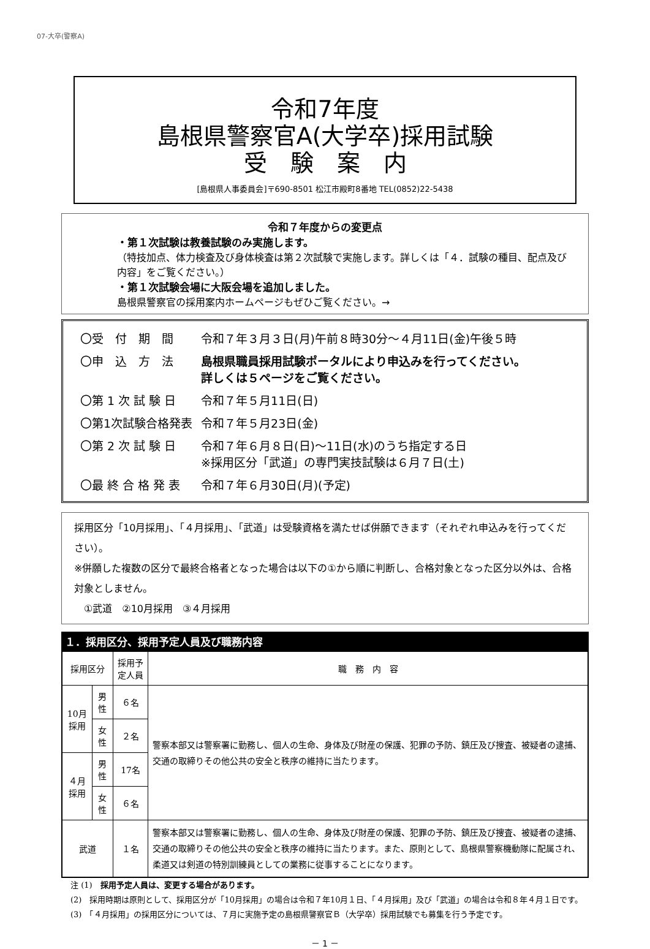07-大卒(警察A)
令和7年度
島根県警察官A(大学卒)採用試験
受　験　案　内
[島根県人事委員会]〒690-8501 松江市殿町8番地 TEL(0852)22-5438
令和７年度からの変更点
・第１次試験は教養試験のみ実施します。
（特技加点、体力検査及び身体検査は第２次試験で実施します。詳しくは「４．試験の種目、配点及び内容」をご覧ください。）
・第１次試験会場に大阪会場を追加しました。
島根県警察官の採用案内ホームページもぜひご覧ください。→
| 〇受 付 期 間 | 令和７年３月３日(月)午前８時30分～４月11日(金)午後５時 |
| 〇申 込 方 法 | 島根県職員採用試験ポータルにより申込みを行ってください。 詳しくは５ページをご覧ください。 |
| 〇第 1 次 試 験 日 | 令和７年５月11日(日) |
| 〇第1次試験合格発表 | 令和７年５月23日(金) |
| 〇第 2 次 試 験 日 | 令和７年６月８日(日)～11日(水)のうち指定する日 ※採用区分「武道」の専門実技試験は６月７日(土) |
| 〇最 終 合 格 発 表 | 令和７年６月30日(月)(予定) |
採用区分「10月採用」、「４月採用」、「武道」は受験資格を満たせば併願できます（それぞれ申込みを行ってください）。
※併願した複数の区分で最終合格者となった場合は以下の①から順に判断し、合格対象となった区分以外は、合格対象としません。
　①武道　②10月採用　③４月採用
１．採用区分、採用予定人員及び職務内容
| 採用区分 | | 採用予定人員 | 職 務 内 容 |
| --- | --- | --- | --- |
| 10月採用 | 男性 | ６名 | 警察本部又は警察署に勤務し、個人の生命、身体及び財産の保護、犯罪の予防、鎮圧及び捜査、被疑者の逮捕、交通の取締りその他公共の安全と秩序の維持に当たります。 |
| | 女性 | ２名 | |
| ４月採用 | 男性 | 17名 | |
| | 女性 | ６名 | |
| 武道 | | １名 | 警察本部又は警察署に勤務し、個人の生命、身体及び財産の保護、犯罪の予防、鎮圧及び捜査、被疑者の逮捕、交通の取締りその他公共の安全と秩序の維持に当たります。また、原則として、島根県警察機動隊に配属され、柔道又は剣道の特別訓練員としての業務に従事することになります。 |
注 (1)　採用予定人員は、変更する場合があります。
(2)　採用時期は原則として、採用区分が「10月採用」の場合は令和７年10月１日、「４月採用」及び「武道」の場合は令和８年４月１日です。
(3)　「４月採用」の採用区分については、７月に実施予定の島根県警察官Ｂ（大学卒）採用試験でも募集を行う予定です。
－ 1 －